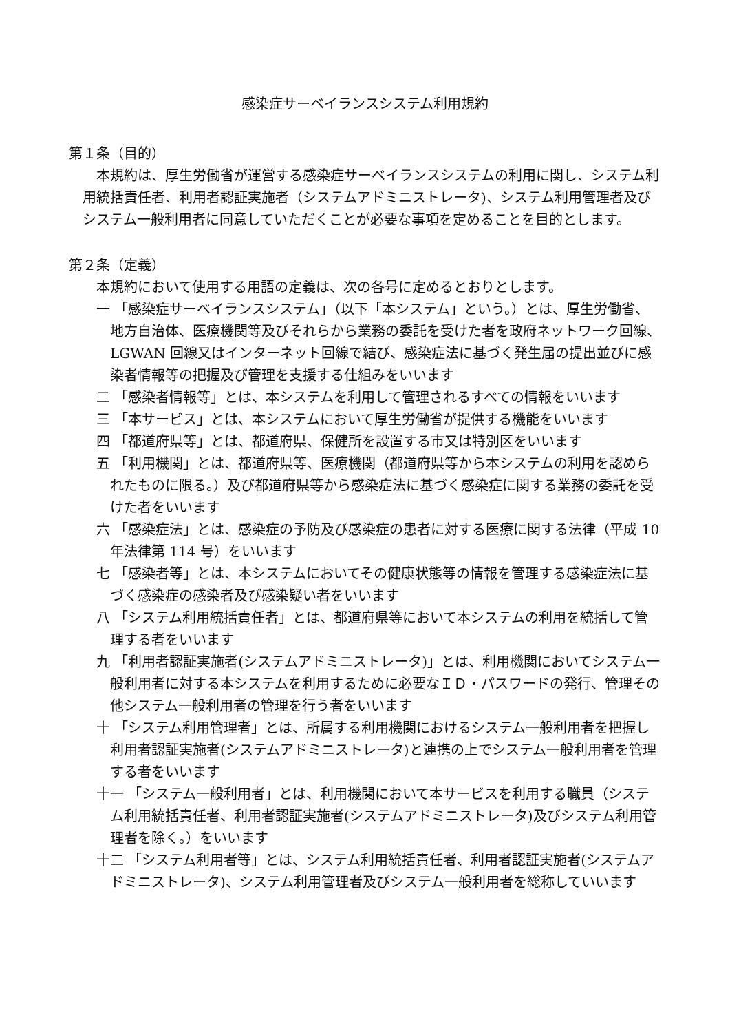感染症サーベイランスシステム利用規約
第１条（目的）
本規約は、厚生労働省が運営する感染症サーベイランスシステムの利用に関し、システム利用統括責任者、利用者認証実施者（システムアドミニストレータ)、システム利用管理者及びシステム一般利用者に同意していただくことが必要な事項を定めることを目的とします。
第２条（定義）
本規約において使用する用語の定義は、次の各号に定めるとおりとします。
一 「感染症サーベイランスシステム」（以下「本システム」という。）とは、厚生労働省、地方自治体、医療機関等及びそれらから業務の委託を受けた者を政府ネットワーク回線、LGWAN 回線又はインターネット回線で結び、感染症法に基づく発生届の提出並びに感染者情報等の把握及び管理を支援する仕組みをいいます
二 「感染者情報等」とは、本システムを利用して管理されるすべての情報をいいます
三 「本サービス」とは、本システムにおいて厚生労働省が提供する機能をいいます
四 「都道府県等」とは、都道府県、保健所を設置する市又は特別区をいいます
五 「利用機関」とは、都道府県等、医療機関（都道府県等から本システムの利用を認められたものに限る。）及び都道府県等から感染症法に基づく感染症に関する業務の委託を受けた者をいいます
六 「感染症法」とは、感染症の予防及び感染症の患者に対する医療に関する法律（平成 10 年法律第 114 号）をいいます
七 「感染者等」とは、本システムにおいてその健康状態等の情報を管理する感染症法に基づく感染症の感染者及び感染疑い者をいいます
八 「システム利用統括責任者」とは、都道府県等において本システムの利用を統括して管理する者をいいます
九 「利用者認証実施者(システムアドミニストレータ)」とは、利用機関においてシステム一般利用者に対する本システムを利用するために必要なＩＤ・パスワードの発行、管理その他システム一般利用者の管理を行う者をいいます
十 「システム利用管理者」とは、所属する利用機関におけるシステム一般利用者を把握し利用者認証実施者(システムアドミニストレータ)と連携の上でシステム一般利用者を管理する者をいいます
十一 「システム一般利用者」とは、利用機関において本サービスを利用する職員（システム利用統括責任者、利用者認証実施者(システムアドミニストレータ)及びシステム利用管理者を除く。）をいいます
十二 「システム利用者等」とは、システム利用統括責任者、利用者認証実施者(システムアドミニストレータ)、システム利用管理者及びシステム一般利用者を総称していいます